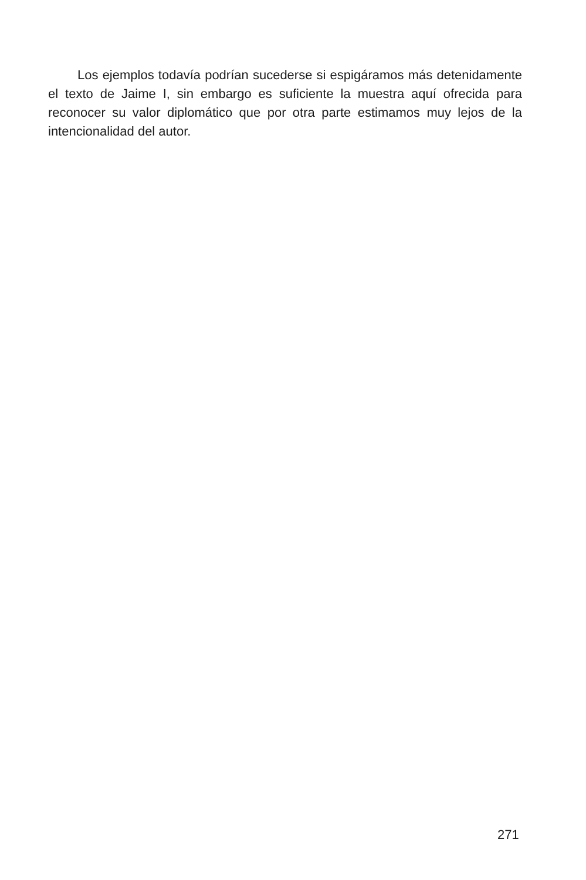Los ejemplos todavía podrían sucederse si espigáramos más detenidamente el texto de Jaime I, sin embargo es suficiente la muestra aquí ofrecida para reconocer su valor diplomático que por otra parte estimamos muy lejos de la intencionalidad del autor.
271